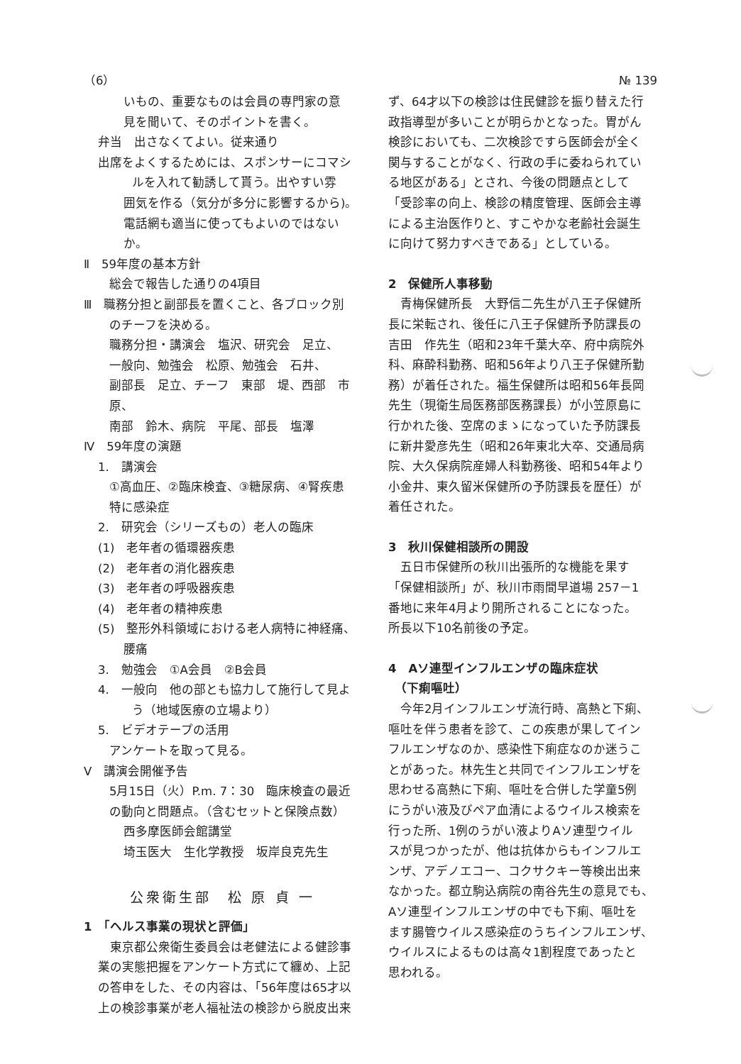（6） № 139
いもの、重要なものは会員の専門家の意
見を聞いて、そのポイントを書く。
弁当　出さなくてよい。従来通り
出席をよくするためには、スポンサーにコマシ
ルを入れて勧誘して貰う。出やすい雰
囲気を作る（気分が多分に影響するから)。
電話網も適当に使ってもよいのではないか。
Ⅱ　59年度の基本方針
総会で報告した通りの4項目
Ⅲ　職務分担と副部長を置くこと、各ブロック別
のチーフを決める。
職務分担・講演会　塩沢、研究会　足立、
一般向、勉強会　松原、勉強会　石井、
副部長　足立、チーフ　東部　堤、西部　市原、
南部　鈴木、病院　平尾、部長　塩澤
Ⅳ　59年度の演題
1.　講演会
①高血圧、②臨床検査、③糖尿病、④腎疾患
特に感染症
2.　研究会（シリーズもの）老人の臨床
(1)　老年者の循環器疾患
(2)　老年者の消化器疾患
(3)　老年者の呼吸器疾患
(4)　老年者の精神疾患
(5)　整形外科領域における老人病特に神経痛、
腰痛
3.　勉強会　①A会員　②B会員
4.　一般向　他の部とも協力して施行して見よ
う（地域医療の立場より）
5.　ビデオテープの活用
アンケートを取って見る。
Ⅴ　講演会開催予告
5月15日（火）P.m. 7：30　臨床検査の最近
の動向と問題点。（含むセットと保険点数）
西多摩医師会館講堂
埼玉医大　生化学教授　坂岸良克先生
公衆衛生部　松 原 貞 一
1　「ヘルス事業の現状と評価」
　東京都公衆衛生委員会は老健法による健診事
業の実態把握をアンケート方式にて纏め、上記
の答申をした、その内容は、「56年度は65才以
上の検診事業が老人福祉法の検診から脱皮出来
ず、64才以下の検診は住民健診を振り替えた行
政指導型が多いことが明らかとなった。胃がん
検診においても、二次検診ですら医師会が全く
関与することがなく、行政の手に委ねられてい
る地区がある」とされ、今後の問題点として
「受診率の向上、検診の精度管理、医師会主導
による主治医作りと、すこやかな老齢社会誕生
に向けて努力すべきである」としている。
2　保健所人事移動
　青梅保健所長　大野信二先生が八王子保健所
長に栄転され、後任に八王子保健所予防課長の
吉田　作先生（昭和23年千葉大卒、府中病院外
科、麻酔科勤務、昭和56年より八王子保健所勤
務）が着任された。福生保健所は昭和56年長岡
先生（現衛生局医務部医務課長）が小笠原島に
行かれた後、空席のまゝになっていた予防課長
に新井愛彦先生（昭和26年東北大卒、交通局病
院、大久保病院産婦人科勤務後、昭和54年より
小金井、東久留米保健所の予防課長を歴任）が
着任された。
3　秋川保健相談所の開設
　五日市保健所の秋川出張所的な機能を果す
「保健相談所」が、秋川市雨間早道場 257－1
番地に来年4月より開所されることになった。
所長以下10名前後の予定。
4　Aソ連型インフルエンザの臨床症状
　（下痢嘔吐）
　今年2月インフルエンザ流行時、高熱と下痢、
嘔吐を伴う患者を診て、この疾患が果してイン
フルエンザなのか、感染性下痢症なのか迷うこ
とがあった。林先生と共同でインフルエンザを
思わせる高熱に下痢、嘔吐を合併した学童5例
にうがい液及びペア血清によるウイルス検索を
行った所、1例のうがい液よりAソ連型ウイル
スが見つかったが、他は抗体からもインフルエ
ンザ、アデノエコー、コクサクキー等検出出来
なかった。都立駒込病院の南谷先生の意見でも、
Aソ連型インフルエンザの中でも下痢、嘔吐を
ます腸管ウイルス感染症のうちインフルエンザ、
ウイルスによるものは高々1割程度であったと
思われる。